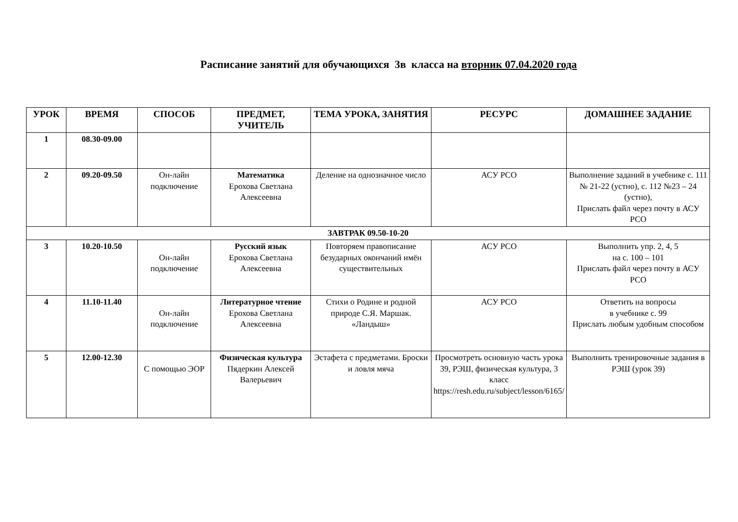Расписание занятий для обучающихся 3в класса на вторник 07.04.2020 года
| УРОК | ВРЕМЯ | СПОСОБ | ПРЕДМЕТ, УЧИТЕЛЬ | ТЕМА УРОКА, ЗАНЯТИЯ | РЕСУРС | ДОМАШНЕЕ ЗАДАНИЕ |
| --- | --- | --- | --- | --- | --- | --- |
| 1 | 08.30-09.00 | | | | | |
| 2 | 09.20-09.50 | Он-лайн подключение | Математика Ерохова Светлана Алексеевна | Деление на однозначное число | АСУ РСО | Выполнение заданий в учебнике с. 111 № 21-22 (устно), с. 112 №23 – 24 (устно), Прислать файл через почту в АСУ РСО |
| ЗАВТРАК 09.50-10-20 | | | | | | |
| 3 | 10.20-10.50 | Он-лайн подключение | Русский язык Ерохова Светлана Алексеевна | Повторяем правописание безударных окончаний имён существительных | АСУ РСО | Выполнить упр. 2, 4, 5 на с. 100 – 101 Прислать файл через почту в АСУ РСО |
| 4 | 11.10-11.40 | Он-лайн подключение | Литературное чтение Ерохова Светлана Алексеевна | Стихи о Родине и родной природе С.Я. Маршак. «Ландыш» | АСУ РСО | Ответить на вопросы в учебнике с. 99 Прислать любым удобным способом |
| 5 | 12.00-12.30 | С помощью ЭОР | Физическая культура Пядеркин Алексей Валерьевич | Эстафета с предметами. Броски и ловля мяча | Просмотреть основную часть урока 39, РЭШ, физическая культура, 3 класс https://resh.edu.ru/subject/lesson/6165/ | Выполнить тренировочные задания в РЭШ (урок 39) |